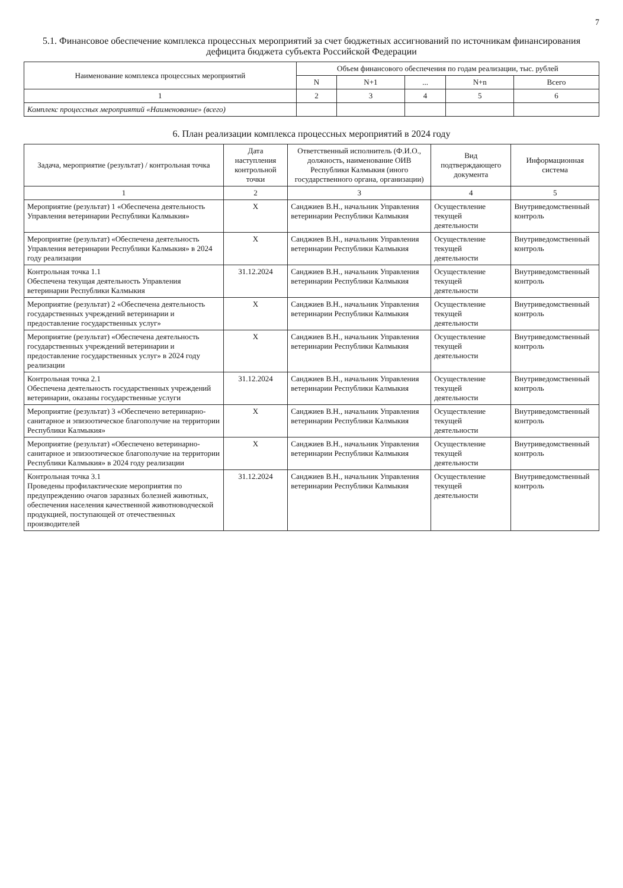7
5.1. Финансовое обеспечение комплекса процессных мероприятий за счет бюджетных ассигнований по источникам финансирования дефицита бюджета субъекта Российской Федерации
| Наименование комплекса процессных мероприятий | Объем финансового обеспечения по годам реализации, тыс. рублей | | | | |
| --- | --- | --- | --- | --- | --- |
| | N | N+1 | ... | N+n | Всего |
| 1 | 2 | 3 | 4 | 5 | 6 |
| Комплекс процессных мероприятий «Наименование» (всего) | | | | | |
6. План реализации комплекса процессных мероприятий в 2024 году
| Задача, мероприятие (результат) / контрольная точка | Дата наступления контрольной точки | Ответственный исполнитель (Ф.И.О., должность, наименование ОИВ Республики Калмыкия (иного государственного органа, организации) | Вид подтверждающего документа | Информационная система |
| --- | --- | --- | --- | --- |
| 1 | 2 | 3 | 4 | 5 |
| Мероприятие (результат) 1 «Обеспечена деятельность Управления ветеринарии Республики Калмыкия» | X | Санджиев В.Н., начальник Управления ветеринарии Республики Калмыкия | Осуществление текущей деятельности | Внутриведомственный контроль |
| Мероприятие (результат) «Обеспечена деятельность Управления ветеринарии Республики Калмыкия» в 2024 году реализации | X | Санджиев В.Н., начальник Управления ветеринарии Республики Калмыкия | Осуществление текущей деятельности | Внутриведомственный контроль |
| Контрольная точка 1.1 Обеспечена текущая деятельность Управления ветеринарии Республики Калмыкия | 31.12.2024 | Санджиев В.Н., начальник Управления ветеринарии Республики Калмыкия | Осуществление текущей деятельности | Внутриведомственный контроль |
| Мероприятие (результат) 2 «Обеспечена деятельность государственных учреждений ветеринарии и предоставление государственных услуг» | X | Санджиев В.Н., начальник Управления ветеринарии Республики Калмыкия | Осуществление текущей деятельности | Внутриведомственный контроль |
| Мероприятие (результат) «Обеспечена деятельность государственных учреждений ветеринарии и предоставление государственных услуг» в 2024 году реализации | X | Санджиев В.Н., начальник Управления ветеринарии Республики Калмыкия | Осуществление текущей деятельности | Внутриведомственный контроль |
| Контрольная точка 2.1 Обеспечена деятельность государственных учреждений ветеринарии, оказаны государственные услуги | 31.12.2024 | Санджиев В.Н., начальник Управления ветеринарии Республики Калмыкия | Осуществление текущей деятельности | Внутриведомственный контроль |
| Мероприятие (результат) 3 «Обеспечено ветеринарно-санитарное и эпизоотическое благополучие на территории Республики Калмыкия» | X | Санджиев В.Н., начальник Управления ветеринарии Республики Калмыкия | Осуществление текущей деятельности | Внутриведомственный контроль |
| Мероприятие (результат) «Обеспечено ветеринарно-санитарное и эпизоотическое благополучие на территории Республики Калмыкия» в 2024 году реализации | X | Санджиев В.Н., начальник Управления ветеринарии Республики Калмыкия | Осуществление текущей деятельности | Внутриведомственный контроль |
| Контрольная точка 3.1 Проведены профилактические мероприятия по предупреждению очагов заразных болезней животных, обеспечения населения качественной животноводческой продукцией, поступающей от отечественных производителей | 31.12.2024 | Санджиев В.Н., начальник Управления ветеринарии Республики Калмыкия | Осуществление текущей деятельности | Внутриведомственный контроль |